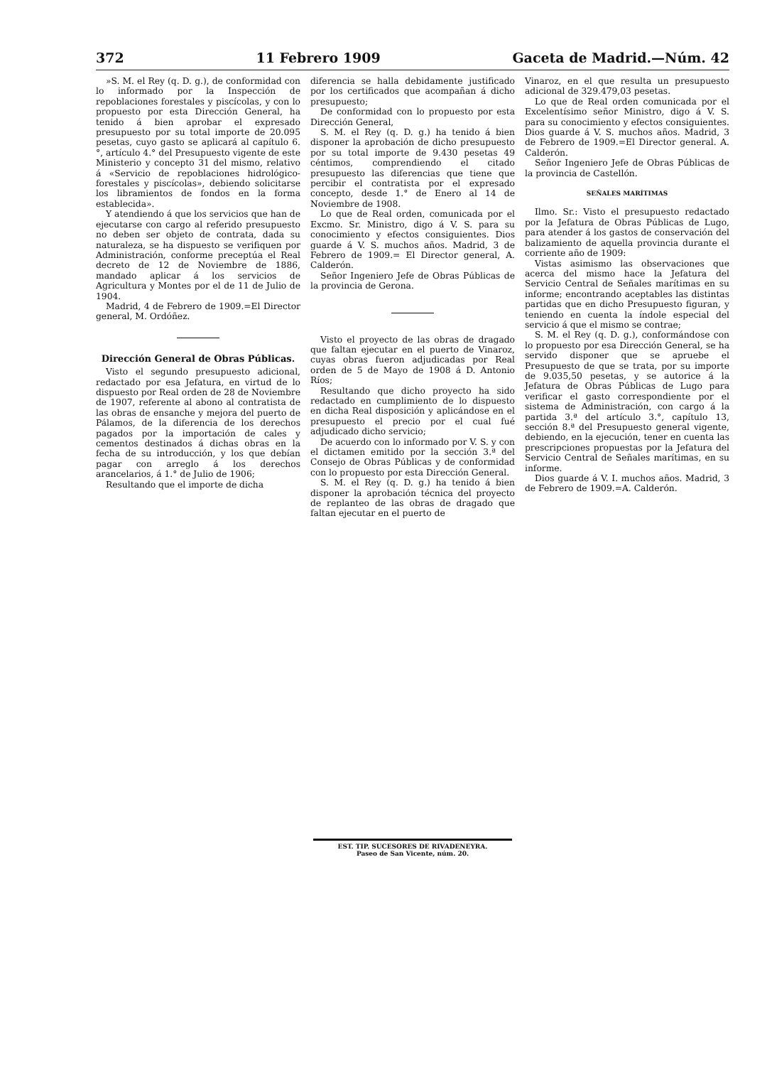372 11 Febrero 1909 Gaceta de Madrid.—Núm. 42
»S. M. el Rey (q. D. g.), de conformidad con lo informado por la Inspección de repoblaciones forestales y piscícolas, y con lo propuesto por esta Dirección General, ha tenido á bien aprobar el expresado presupuesto por su total importe de 20.095 pesetas, cuyo gasto se aplicará al capítulo 6.°, artículo 4.° del Presupuesto vigente de este Ministerio y concepto 31 del mismo, relativo á «Servicio de repoblaciones hidrológico-forestales y piscícolas», debiendo solicitarse los libramientos de fondos en la forma establecida».
Y atendiendo á que los servicios que han de ejecutarse con cargo al referido presupuesto no deben ser objeto de contrata, dada su naturaleza, se ha dispuesto se verifiquen por Administración, conforme preceptúa el Real decreto de 12 de Noviembre de 1886, mandado aplicar á los servicios de Agricultura y Montes por el de 11 de Julio de 1904.
Madrid, 4 de Febrero de 1909.=El Director general, M. Ordóñez.
Dirección General de Obras Públicas.
Visto el segundo presupuesto adicional, redactado por esa Jefatura, en virtud de lo dispuesto por Real orden de 28 de Noviembre de 1907, referente al abono al contratista de las obras de ensanche y mejora del puerto de Pálamos, de la diferencia de los derechos pagados por la importación de cales y cementos destinados á dichas obras en la fecha de su introducción, y los que debían pagar con arreglo á los derechos arancelarios, á 1.° de Julio de 1906;
Resultando que el importe de dicha
diferencia se halla debidamente justificado por los certificados que acompañan á dicho presupuesto;
De conformidad con lo propuesto por esta Dirección General,
S. M. el Rey (q. D. g.) ha tenido á bien disponer la aprobación de dicho presupuesto por su total importe de 9.430 pesetas 49 céntimos, comprendiendo el citado presupuesto las diferencias que tiene que percibir el contratista por el expresado concepto, desde 1.° de Enero al 14 de Noviembre de 1908.
Lo que de Real orden, comunicada por el Excmo. Sr. Ministro, digo á V. S. para su conocimiento y efectos consiguientes. Dios guarde á V. S. muchos años. Madrid, 3 de Febrero de 1909.= El Director general, A. Calderón.
Señor Ingeniero Jefe de Obras Públicas de la provincia de Gerona.
Visto el proyecto de las obras de dragado que faltan ejecutar en el puerto de Vinaroz, cuyas obras fueron adjudicadas por Real orden de 5 de Mayo de 1908 á D. Antonio Ríos;
Resultando que dicho proyecto ha sido redactado en cumplimiento de lo dispuesto en dicha Real disposición y aplicándose en el presupuesto el precio por el cual fué adjudicado dicho servicio;
De acuerdo con lo informado por V. S. y con el dictamen emitido por la sección 3.ª del Consejo de Obras Públicas y de conformidad con lo propuesto por esta Dirección General.
S. M. el Rey (q. D. g.) ha tenido á bien disponer la aprobación técnica del proyecto de replanteo de las obras de dragado que faltan ejecutar en el puerto de
Vinaroz, en el que resulta un presupuesto adicional de 329.479,03 pesetas.
Lo que de Real orden comunicada por el Excelentísimo señor Ministro, digo á V. S. para su conocimiento y efectos consiguientes. Dios guarde á V. S. muchos años. Madrid, 3 de Febrero de 1909.=El Director general. A. Calderón.
Señor Ingeniero Jefe de Obras Públicas de la provincia de Castellón.
SEÑALES MARÍTIMAS
Ilmo. Sr.: Visto el presupuesto redactado por la Jefatura de Obras Públicas de Lugo, para atender á los gastos de conservación del balizamiento de aquella provincia durante el corriente año de 1909:
Vistas asimismo las observaciones que acerca del mismo hace la Jefatura del Servicio Central de Señales marítimas en su informe; encontrando aceptables las distintas partidas que en dicho Presupuesto figuran, y teniendo en cuenta la índole especial del servicio á que el mismo se contrae;
S. M. el Rey (q. D. g.), conformándose con lo propuesto por esa Dirección General, se ha servido disponer que se apruebe el Presupuesto de que se trata, por su importe de 9.035,50 pesetas, y se autorice á la Jefatura de Obras Públicas de Lugo para verificar el gasto correspondiente por el sistema de Administración, con cargo á la partida 3.ª del artículo 3.°, capítulo 13, sección 8.ª del Presupuesto general vigente, debiendo, en la ejecución, tener en cuenta las prescripciones propuestas por la Jefatura del Servicio Central de Señales marítimas, en su informe.
Dios guarde á V. I. muchos años. Madrid, 3 de Febrero de 1909.=A. Calderón.
EST. TIP. SUCESORES DE RIVADENEYRA.
Paseo de San Vicente, núm. 20.